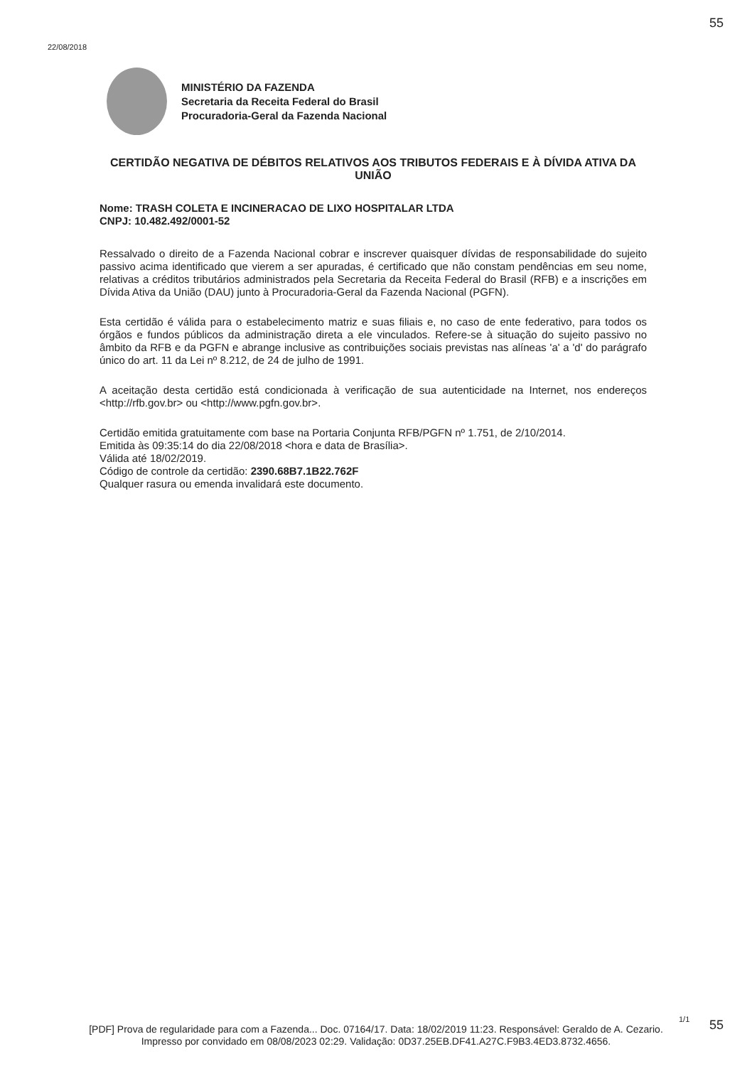55
22/08/2018
MINISTÉRIO DA FAZENDA
Secretaria da Receita Federal do Brasil
Procuradoria-Geral da Fazenda Nacional
CERTIDÃO NEGATIVA DE DÉBITOS RELATIVOS AOS TRIBUTOS FEDERAIS E À DÍVIDA ATIVA DA UNIÃO
Nome: TRASH COLETA E INCINERACAO DE LIXO HOSPITALAR LTDA
CNPJ: 10.482.492/0001-52
Ressalvado o direito de a Fazenda Nacional cobrar e inscrever quaisquer dívidas de responsabilidade do sujeito passivo acima identificado que vierem a ser apuradas, é certificado que não constam pendências em seu nome, relativas a créditos tributários administrados pela Secretaria da Receita Federal do Brasil (RFB) e a inscrições em Dívida Ativa da União (DAU) junto à Procuradoria-Geral da Fazenda Nacional (PGFN).
Esta certidão é válida para o estabelecimento matriz e suas filiais e, no caso de ente federativo, para todos os órgãos e fundos públicos da administração direta a ele vinculados. Refere-se à situação do sujeito passivo no âmbito da RFB e da PGFN e abrange inclusive as contribuições sociais previstas nas alíneas 'a' a 'd' do parágrafo único do art. 11 da Lei nº 8.212, de 24 de julho de 1991.
A aceitação desta certidão está condicionada à verificação de sua autenticidade na Internet, nos endereços <http://rfb.gov.br> ou <http://www.pgfn.gov.br>.
Certidão emitida gratuitamente com base na Portaria Conjunta RFB/PGFN nº 1.751, de 2/10/2014.
Emitida às 09:35:14 do dia 22/08/2018 <hora e data de Brasília>.
Válida até 18/02/2019.
Código de controle da certidão: 2390.68B7.1B22.762F
Qualquer rasura ou emenda invalidará este documento.
1/1 55
[PDF] Prova de regularidade para com a Fazenda... Doc. 07164/17. Data: 18/02/2019 11:23. Responsável: Geraldo de A. Cezario.
Impresso por convidado em 08/08/2023 02:29. Validação: 0D37.25EB.DF41.A27C.F9B3.4ED3.8732.4656.